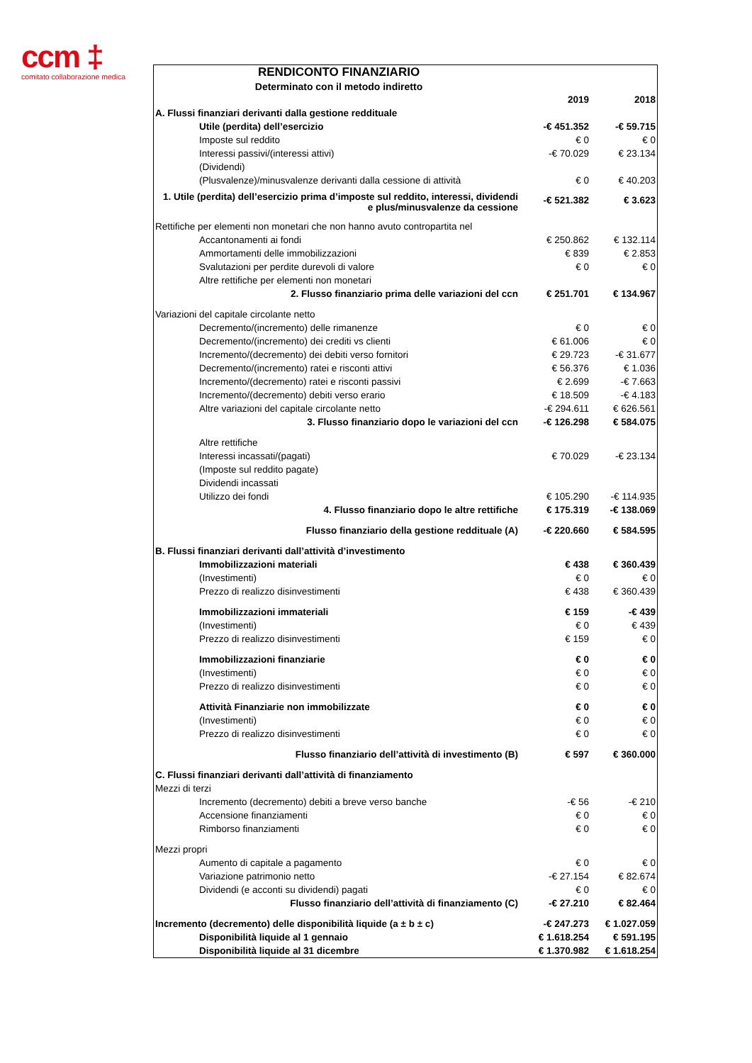ccm ‡
comitato collaborazione medica
| RENDICONTO FINANZIARIO | | |
| Determinato con il metodo indiretto | | |
| | 2019 | 2018 |
| A. Flussi finanziari derivanti dalla gestione reddituale | | |
| Utile (perdita) dell’esercizio | -€ 451.352 | -€ 59.715 |
| Imposte sul reddito | € 0 | € 0 |
| Interessi passivi/(interessi attivi) | -€ 70.029 | € 23.134 |
| (Dividendi) | | |
| (Plusvalenze)/minusvalenze derivanti dalla cessione di attività | € 0 | € 40.203 |
| 1. Utile (perdita) dell’esercizio prima d’imposte sul reddito, interessi, dividendi e plus/minusvalenze da cessione | -€ 521.382 | € 3.623 |
| Rettifiche per elementi non monetari che non hanno avuto contropartita nel | | |
| Accantonamenti ai fondi | € 250.862 | € 132.114 |
| Ammortamenti delle immobilizzazioni | € 839 | € 2.853 |
| Svalutazioni per perdite durevoli di valore | € 0 | € 0 |
| Altre rettifiche per elementi non monetari | | |
| 2. Flusso finanziario prima delle variazioni del ccn | € 251.701 | € 134.967 |
| Variazioni del capitale circolante netto | | |
| Decremento/(incremento) delle rimanenze | € 0 | € 0 |
| Decremento/(incremento) dei crediti vs clienti | € 61.006 | € 0 |
| Incremento/(decremento) dei debiti verso fornitori | € 29.723 | -€ 31.677 |
| Decremento/(incremento) ratei e risconti attivi | € 56.376 | € 1.036 |
| Incremento/(decremento) ratei e risconti passivi | € 2.699 | -€ 7.663 |
| Incremento/(decremento) debiti verso erario | € 18.509 | -€ 4.183 |
| Altre variazioni del capitale circolante netto | -€ 294.611 | € 626.561 |
| 3. Flusso finanziario dopo le variazioni del ccn | -€ 126.298 | € 584.075 |
| Altre rettifiche | | |
| Interessi incassati/(pagati) | € 70.029 | -€ 23.134 |
| (Imposte sul reddito pagate) | | |
| Dividendi incassati | | |
| Utilizzo dei fondi | € 105.290 | -€ 114.935 |
| 4. Flusso finanziario dopo le altre rettifiche | € 175.319 | -€ 138.069 |
| Flusso finanziario della gestione reddituale (A) | -€ 220.660 | € 584.595 |
| B. Flussi finanziari derivanti dall’attività d’investimento | | |
| Immobilizzazioni materiali | € 438 | € 360.439 |
| (Investimenti) | € 0 | € 0 |
| Prezzo di realizzo disinvestimenti | € 438 | € 360.439 |
| Immobilizzazioni immateriali | € 159 | -€ 439 |
| (Investimenti) | € 0 | € 439 |
| Prezzo di realizzo disinvestimenti | € 159 | € 0 |
| Immobilizzazioni finanziarie | € 0 | € 0 |
| (Investimenti) | € 0 | € 0 |
| Prezzo di realizzo disinvestimenti | € 0 | € 0 |
| Attività Finanziarie non immobilizzate | € 0 | € 0 |
| (Investimenti) | € 0 | € 0 |
| Prezzo di realizzo disinvestimenti | € 0 | € 0 |
| Flusso finanziario dell’attività di investimento (B) | € 597 | € 360.000 |
| C. Flussi finanziari derivanti dall’attività di finanziamento | | |
| Mezzi di terzi | | |
| Incremento (decremento) debiti a breve verso banche | -€ 56 | -€ 210 |
| Accensione finanziamenti | € 0 | € 0 |
| Rimborso finanziamenti | € 0 | € 0 |
| Mezzi propri | | |
| Aumento di capitale a pagamento | € 0 | € 0 |
| Variazione patrimonio netto | -€ 27.154 | € 82.674 |
| Dividendi (e acconti su dividendi) pagati | € 0 | € 0 |
| Flusso finanziario dell’attività di finanziamento (C) | -€ 27.210 | € 82.464 |
| Incremento (decremento) delle disponibilità liquide (a ± b ± c) | -€ 247.273 | € 1.027.059 |
| Disponibilità liquide al 1 gennaio | € 1.618.254 | € 591.195 |
| Disponibilità liquide al 31 dicembre | € 1.370.982 | € 1.618.254 |